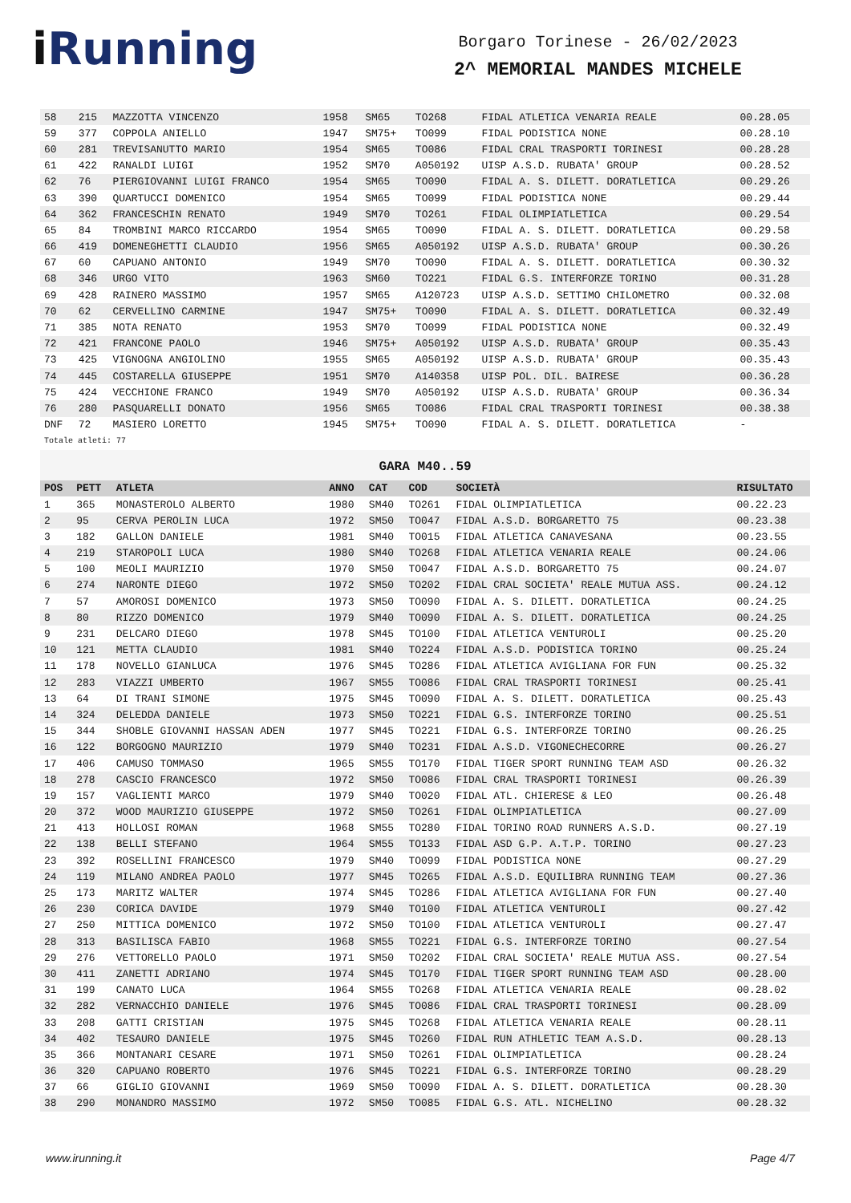i Running
Borgaro Torinese - 26/02/2023
2^ MEMORIAL MANDES MICHELE
| 58 | 215 | MAZZOTTA VINCENZO | 1958 | SM65 | TO268 | FIDAL ATLETICA VENARIA REALE | 00.28.05 |
| 59 | 377 | COPPOLA ANIELLO | 1947 | SM75+ | TO099 | FIDAL PODISTICA NONE | 00.28.10 |
| 60 | 281 | TREVISANUTTO MARIO | 1954 | SM65 | TO086 | FIDAL CRAL TRASPORTI TORINESI | 00.28.28 |
| 61 | 422 | RANALDI LUIGI | 1952 | SM70 | A050192 | UISP A.S.D. RUBATA' GROUP | 00.28.52 |
| 62 | 76 | PIERGIOVANNI LUIGI FRANCO | 1954 | SM65 | TO090 | FIDAL A. S. DILETT. DORATLETICA | 00.29.26 |
| 63 | 390 | QUARTUCCI DOMENICO | 1954 | SM65 | TO099 | FIDAL PODISTICA NONE | 00.29.44 |
| 64 | 362 | FRANCESCHIN RENATO | 1949 | SM70 | TO261 | FIDAL OLIMPIATLETICA | 00.29.54 |
| 65 | 84 | TROMBINI MARCO RICCARDO | 1954 | SM65 | TO090 | FIDAL A. S. DILETT. DORATLETICA | 00.29.58 |
| 66 | 419 | DOMENEGHETTI CLAUDIO | 1956 | SM65 | A050192 | UISP A.S.D. RUBATA' GROUP | 00.30.26 |
| 67 | 60 | CAPUANO ANTONIO | 1949 | SM70 | TO090 | FIDAL A. S. DILETT. DORATLETICA | 00.30.32 |
| 68 | 346 | URGO VITO | 1963 | SM60 | TO221 | FIDAL G.S. INTERFORZE TORINO | 00.31.28 |
| 69 | 428 | RAINERO MASSIMO | 1957 | SM65 | A120723 | UISP A.S.D. SETTIMO CHILOMETRO | 00.32.08 |
| 70 | 62 | CERVELLINO CARMINE | 1947 | SM75+ | TO090 | FIDAL A. S. DILETT. DORATLETICA | 00.32.49 |
| 71 | 385 | NOTA RENATO | 1953 | SM70 | TO099 | FIDAL PODISTICA NONE | 00.32.49 |
| 72 | 421 | FRANCONE PAOLO | 1946 | SM75+ | A050192 | UISP A.S.D. RUBATA' GROUP | 00.35.43 |
| 73 | 425 | VIGNOGNA ANGIOLINO | 1955 | SM65 | A050192 | UISP A.S.D. RUBATA' GROUP | 00.35.43 |
| 74 | 445 | COSTARELLA GIUSEPPE | 1951 | SM70 | A140358 | UISP POL. DIL. BAIRESE | 00.36.28 |
| 75 | 424 | VECCHIONE FRANCO | 1949 | SM70 | A050192 | UISP A.S.D. RUBATA' GROUP | 00.36.34 |
| 76 | 280 | PASQUARELLI DONATO | 1956 | SM65 | TO086 | FIDAL CRAL TRASPORTI TORINESI | 00.38.38 |
| DNF | 72 | MASIERO LORETTO | 1945 | SM75+ | TO090 | FIDAL A. S. DILETT. DORATLETICA | - |
Totale atleti: 77
GARA M40..59
| POS | PETT | ATLETA | ANNO | CAT | COD | SOCIETÀ | RISULTATO |
| --- | --- | --- | --- | --- | --- | --- | --- |
| 1 | 365 | MONASTEROLO ALBERTO | 1980 | SM40 | TO261 | FIDAL OLIMPIATLETICA | 00.22.23 |
| 2 | 95 | CERVA PEROLIN LUCA | 1972 | SM50 | TO047 | FIDAL A.S.D. BORGARETTO 75 | 00.23.38 |
| 3 | 182 | GALLON DANIELE | 1981 | SM40 | TO015 | FIDAL ATLETICA CANAVESANA | 00.23.55 |
| 4 | 219 | STAROPOLI LUCA | 1980 | SM40 | TO268 | FIDAL ATLETICA VENARIA REALE | 00.24.06 |
| 5 | 100 | MEOLI MAURIZIO | 1970 | SM50 | TO047 | FIDAL A.S.D. BORGARETTO 75 | 00.24.07 |
| 6 | 274 | NARONTE DIEGO | 1972 | SM50 | TO202 | FIDAL CRAL SOCIETA' REALE MUTUA ASS. | 00.24.12 |
| 7 | 57 | AMOROSI DOMENICO | 1973 | SM50 | TO090 | FIDAL A. S. DILETT. DORATLETICA | 00.24.25 |
| 8 | 80 | RIZZO DOMENICO | 1979 | SM40 | TO090 | FIDAL A. S. DILETT. DORATLETICA | 00.24.25 |
| 9 | 231 | DELCARO DIEGO | 1978 | SM45 | TO100 | FIDAL ATLETICA VENTUROLI | 00.25.20 |
| 10 | 121 | METTA CLAUDIO | 1981 | SM40 | TO224 | FIDAL A.S.D. PODISTICA TORINO | 00.25.24 |
| 11 | 178 | NOVELLO GIANLUCA | 1976 | SM45 | TO286 | FIDAL ATLETICA AVIGLIANA FOR FUN | 00.25.32 |
| 12 | 283 | VIAZZI UMBERTO | 1967 | SM55 | TO086 | FIDAL CRAL TRASPORTI TORINESI | 00.25.41 |
| 13 | 64 | DI TRANI SIMONE | 1975 | SM45 | TO090 | FIDAL A. S. DILETT. DORATLETICA | 00.25.43 |
| 14 | 324 | DELEDDA DANIELE | 1973 | SM50 | TO221 | FIDAL G.S. INTERFORZE TORINO | 00.25.51 |
| 15 | 344 | SHOBLE GIOVANNI HASSAN ADEN | 1977 | SM45 | TO221 | FIDAL G.S. INTERFORZE TORINO | 00.26.25 |
| 16 | 122 | BORGOGNO MAURIZIO | 1979 | SM40 | TO231 | FIDAL A.S.D. VIGONECHECORRE | 00.26.27 |
| 17 | 406 | CAMUSO TOMMASO | 1965 | SM55 | TO170 | FIDAL TIGER SPORT RUNNING TEAM ASD | 00.26.32 |
| 18 | 278 | CASCIO FRANCESCO | 1972 | SM50 | TO086 | FIDAL CRAL TRASPORTI TORINESI | 00.26.39 |
| 19 | 157 | VAGLIENTI MARCO | 1979 | SM40 | TO020 | FIDAL ATL. CHIERESE & LEO | 00.26.48 |
| 20 | 372 | WOOD MAURIZIO GIUSEPPE | 1972 | SM50 | TO261 | FIDAL OLIMPIATLETICA | 00.27.09 |
| 21 | 413 | HOLLOSI ROMAN | 1968 | SM55 | TO280 | FIDAL TORINO ROAD RUNNERS A.S.D. | 00.27.19 |
| 22 | 138 | BELLI STEFANO | 1964 | SM55 | TO133 | FIDAL ASD G.P. A.T.P. TORINO | 00.27.23 |
| 23 | 392 | ROSELLINI FRANCESCO | 1979 | SM40 | TO099 | FIDAL PODISTICA NONE | 00.27.29 |
| 24 | 119 | MILANO ANDREA PAOLO | 1977 | SM45 | TO265 | FIDAL A.S.D. EQUILIBRA RUNNING TEAM | 00.27.36 |
| 25 | 173 | MARITZ WALTER | 1974 | SM45 | TO286 | FIDAL ATLETICA AVIGLIANA FOR FUN | 00.27.40 |
| 26 | 230 | CORICA DAVIDE | 1979 | SM40 | TO100 | FIDAL ATLETICA VENTUROLI | 00.27.42 |
| 27 | 250 | MITTICA DOMENICO | 1972 | SM50 | TO100 | FIDAL ATLETICA VENTUROLI | 00.27.47 |
| 28 | 313 | BASILISCA FABIO | 1968 | SM55 | TO221 | FIDAL G.S. INTERFORZE TORINO | 00.27.54 |
| 29 | 276 | VETTORELLO PAOLO | 1971 | SM50 | TO202 | FIDAL CRAL SOCIETA' REALE MUTUA ASS. | 00.27.54 |
| 30 | 411 | ZANETTI ADRIANO | 1974 | SM45 | TO170 | FIDAL TIGER SPORT RUNNING TEAM ASD | 00.28.00 |
| 31 | 199 | CANATO LUCA | 1964 | SM55 | TO268 | FIDAL ATLETICA VENARIA REALE | 00.28.02 |
| 32 | 282 | VERNACCHIO DANIELE | 1976 | SM45 | TO086 | FIDAL CRAL TRASPORTI TORINESI | 00.28.09 |
| 33 | 208 | GATTI CRISTIAN | 1975 | SM45 | TO268 | FIDAL ATLETICA VENARIA REALE | 00.28.11 |
| 34 | 402 | TESAURO DANIELE | 1975 | SM45 | TO260 | FIDAL RUN ATHLETIC TEAM A.S.D. | 00.28.13 |
| 35 | 366 | MONTANARI CESARE | 1971 | SM50 | TO261 | FIDAL OLIMPIATLETICA | 00.28.24 |
| 36 | 320 | CAPUANO ROBERTO | 1976 | SM45 | TO221 | FIDAL G.S. INTERFORZE TORINO | 00.28.29 |
| 37 | 66 | GIGLIO GIOVANNI | 1969 | SM50 | TO090 | FIDAL A. S. DILETT. DORATLETICA | 00.28.30 |
| 38 | 290 | MONANDRO MASSIMO | 1972 | SM50 | TO085 | FIDAL G.S. ATL. NICHELINO | 00.28.32 |
www.irunning.it Page 4/7